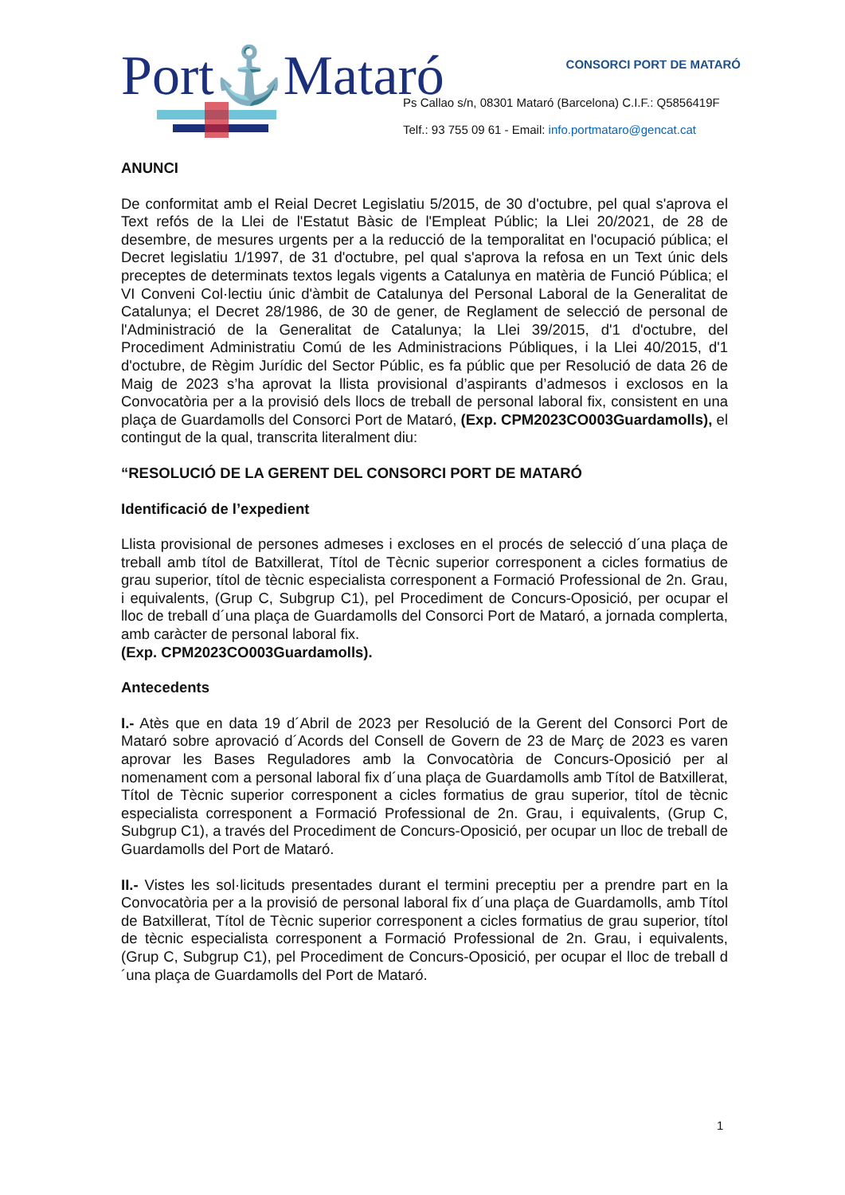Port⚓Mataró CONSORCI PORT DE MATARÓ
Ps Callao s/n, 08301 Mataró (Barcelona) C.I.F.: Q5856419F
Telf.: 93 755 09 61 - Email: info.portmataro@gencat.cat
ANUNCI
De conformitat amb el Reial Decret Legislatiu 5/2015, de 30 d'octubre, pel qual s'aprova el Text refós de la Llei de l'Estatut Bàsic de l'Empleat Públic; la Llei 20/2021, de 28 de desembre, de mesures urgents per a la reducció de la temporalitat en l'ocupació pública; el Decret legislatiu 1/1997, de 31 d'octubre, pel qual s'aprova la refosa en un Text únic dels preceptes de determinats textos legals vigents a Catalunya en matèria de Funció Pública; el VI Conveni Col·lectiu únic d'àmbit de Catalunya del Personal Laboral de la Generalitat de Catalunya; el Decret 28/1986, de 30 de gener, de Reglament de selecció de personal de l'Administració de la Generalitat de Catalunya; la Llei 39/2015, d'1 d'octubre, del Procediment Administratiu Comú de les Administracions Públiques, i la Llei 40/2015, d'1 d'octubre, de Règim Jurídic del Sector Públic, es fa públic que per Resolució de data 26 de Maig de 2023 s’ha aprovat la llista provisional d’aspirants d’admesos i exclosos en la Convocatòria per a la provisió dels llocs de treball de personal laboral fix, consistent en una plaça de Guardamolls del Consorci Port de Mataró, (Exp. CPM2023CO003Guardamolls), el contingut de la qual, transcrita literalment diu:
“RESOLUCIÓ DE LA GERENT DEL CONSORCI PORT DE MATARÓ
Identificació de l’expedient
Llista provisional de persones admeses i excloses en el procés de selecció d´una plaça de treball amb títol de Batxillerat, Títol de Tècnic superior corresponent a cicles formatius de grau superior, títol de tècnic especialista corresponent a Formació Professional de 2n. Grau, i equivalents, (Grup C, Subgrup C1), pel Procediment de Concurs-Oposició, per ocupar el lloc de treball d´una plaça de Guardamolls del Consorci Port de Mataró, a jornada complerta, amb caràcter de personal laboral fix.
(Exp. CPM2023CO003Guardamolls).
Antecedents
I.- Atès que en data 19 d´Abril de 2023 per Resolució de la Gerent del Consorci Port de Mataró sobre aprovació d´Acords del Consell de Govern de 23 de Març de 2023 es varen aprovar les Bases Reguladores amb la Convocatòria de Concurs-Oposició per al nomenament com a personal laboral fix d´una plaça de Guardamolls amb Títol de Batxillerat, Títol de Tècnic superior corresponent a cicles formatius de grau superior, títol de tècnic especialista corresponent a Formació Professional de 2n. Grau, i equivalents, (Grup C, Subgrup C1), a través del Procediment de Concurs-Oposició, per ocupar un lloc de treball de Guardamolls del Port de Mataró.
II.- Vistes les sol·licituds presentades durant el termini preceptiu per a prendre part en la Convocatòria per a la provisió de personal laboral fix d´una plaça de Guardamolls, amb Títol de Batxillerat, Títol de Tècnic superior corresponent a cicles formatius de grau superior, títol de tècnic especialista corresponent a Formació Professional de 2n. Grau, i equivalents, (Grup C, Subgrup C1), pel Procediment de Concurs-Oposició, per ocupar el lloc de treball d´una plaça de Guardamolls del Port de Mataró.
1